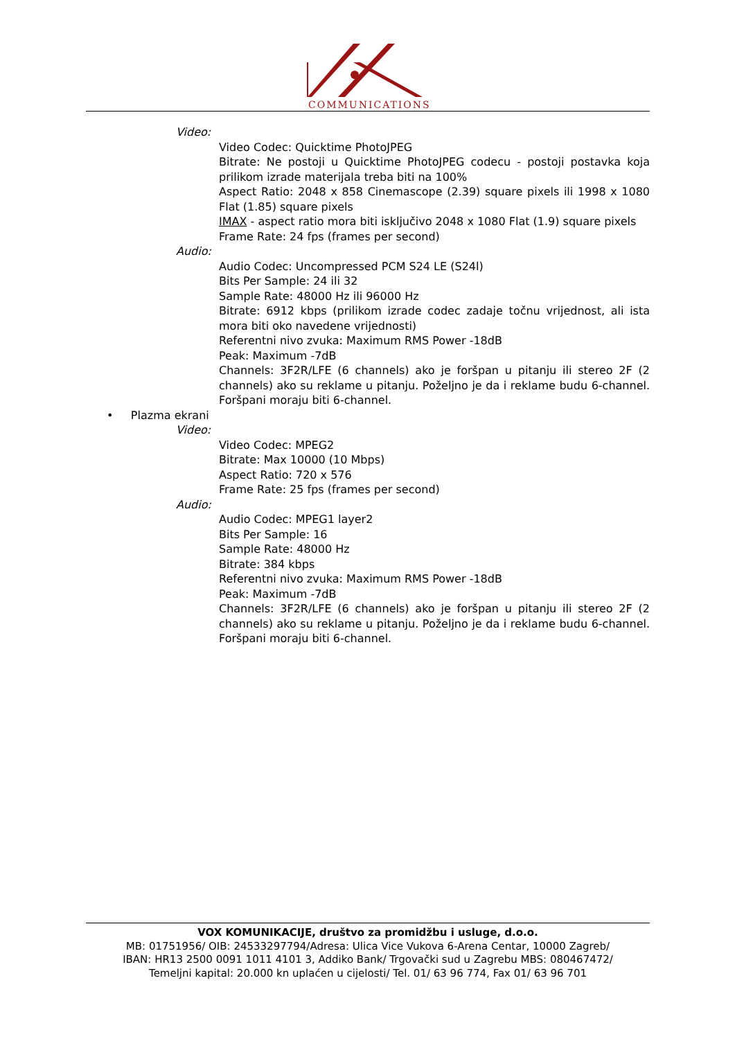COMMUNICATIONS
Video:
Video Codec: Quicktime PhotoJPEG
Bitrate: Ne postoji u Quicktime PhotoJPEG codecu - postoji postavka koja prilikom izrade materijala treba biti na 100%
Aspect Ratio: 2048 x 858 Cinemascope (2.39) square pixels ili 1998 x 1080 Flat (1.85) square pixels
IMAX - aspect ratio mora biti isključivo 2048 x 1080 Flat (1.9) square pixels
Frame Rate: 24 fps (frames per second)
Audio:
Audio Codec: Uncompressed PCM S24 LE (S24l)
Bits Per Sample: 24 ili 32
Sample Rate: 48000 Hz ili 96000 Hz
Bitrate: 6912 kbps (prilikom izrade codec zadaje točnu vrijednost, ali ista mora biti oko navedene vrijednosti)
Referentni nivo zvuka: Maximum RMS Power -18dB
Peak: Maximum -7dB
Channels: 3F2R/LFE (6 channels) ako je foršpan u pitanju ili stereo 2F (2 channels) ako su reklame u pitanju. Poželjno je da i reklame budu 6-channel. Foršpani moraju biti 6-channel.
• Plazma ekrani
Video:
Video Codec: MPEG2
Bitrate: Max 10000 (10 Mbps)
Aspect Ratio: 720 x 576
Frame Rate: 25 fps (frames per second)
Audio:
Audio Codec: MPEG1 layer2
Bits Per Sample: 16
Sample Rate: 48000 Hz
Bitrate: 384 kbps
Referentni nivo zvuka: Maximum RMS Power -18dB
Peak: Maximum -7dB
Channels: 3F2R/LFE (6 channels) ako je foršpan u pitanju ili stereo 2F (2 channels) ako su reklame u pitanju. Poželjno je da i reklame budu 6-channel. Foršpani moraju biti 6-channel.
VOX KOMUNIKACIJE, društvo za promidžbu i usluge, d.o.o.
MB: 01751956/ OIB: 24533297794/Adresa: Ulica Vice Vukova 6-Arena Centar, 10000 Zagreb/
IBAN: HR13 2500 0091 1011 4101 3, Addiko Bank/ Trgovački sud u Zagrebu MBS: 080467472/
Temeljni kapital: 20.000 kn uplaćen u cijelosti/ Tel. 01/ 63 96 774, Fax 01/ 63 96 701